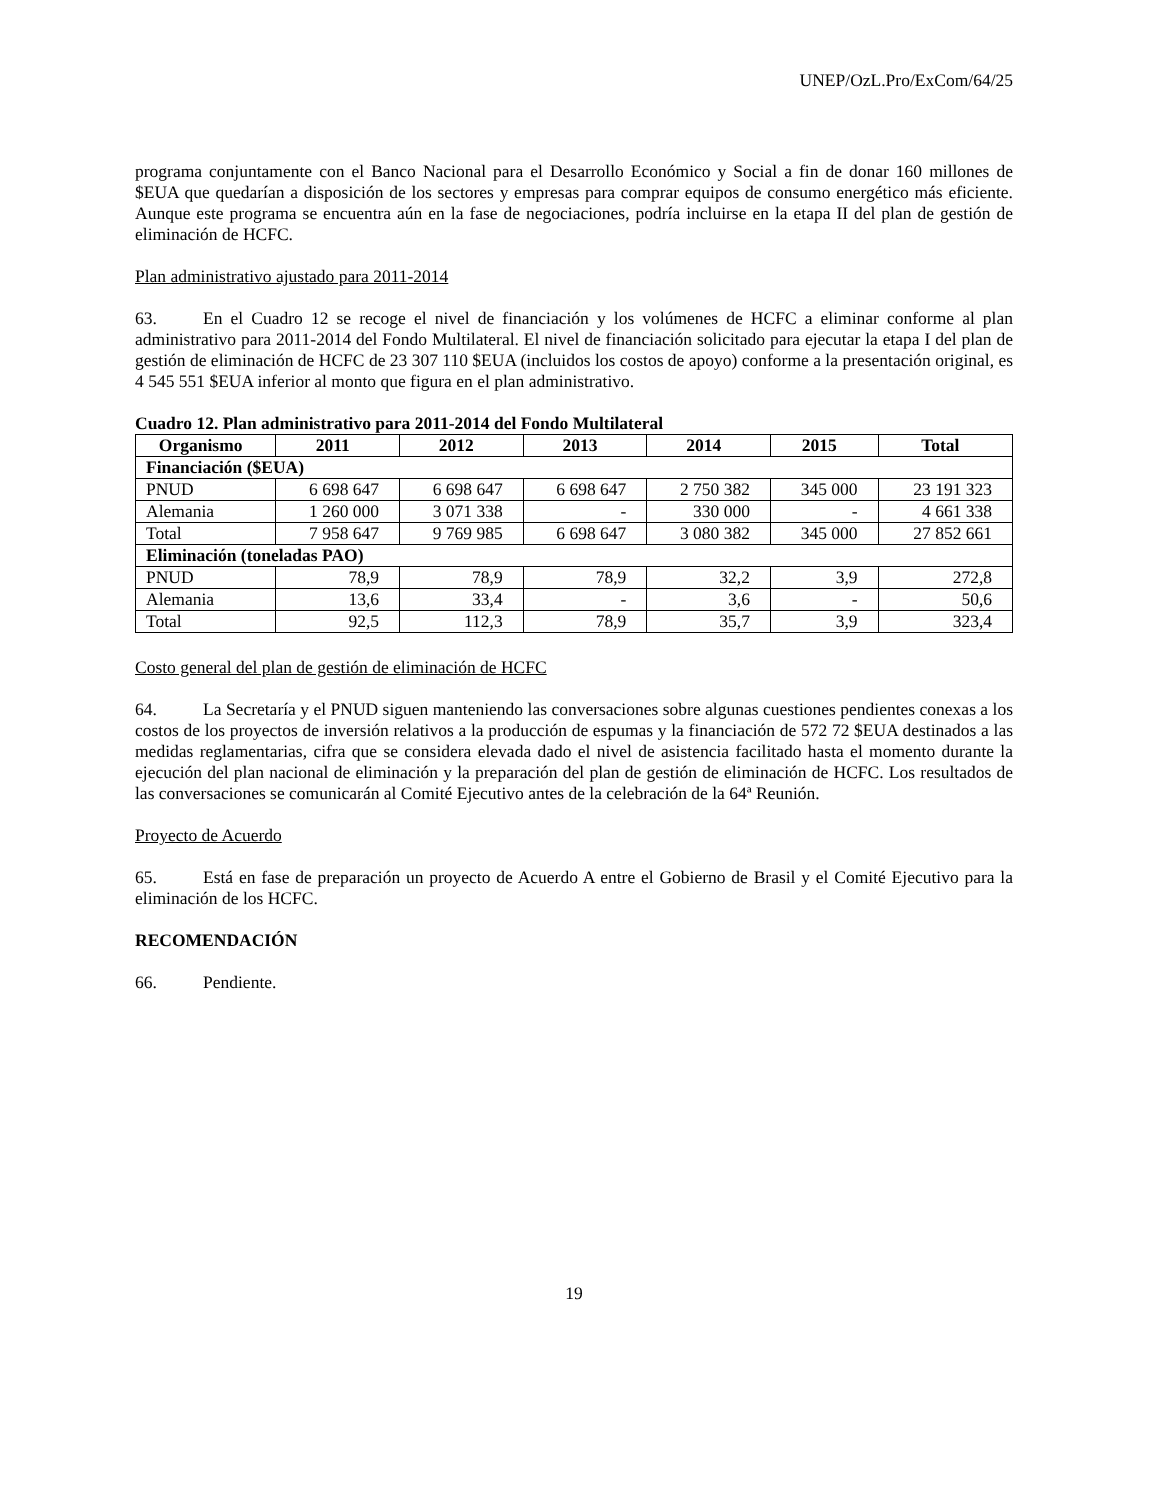UNEP/OzL.Pro/ExCom/64/25
programa conjuntamente con el Banco Nacional para el Desarrollo Económico y Social a fin de donar 160 millones de $EUA que quedarían a disposición de los sectores y empresas para comprar equipos de consumo energético más eficiente. Aunque este programa se encuentra aún en la fase de negociaciones, podría incluirse en la etapa II del plan de gestión de eliminación de HCFC.
Plan administrativo ajustado para 2011-2014
63. En el Cuadro 12 se recoge el nivel de financiación y los volúmenes de HCFC a eliminar conforme al plan administrativo para 2011-2014 del Fondo Multilateral. El nivel de financiación solicitado para ejecutar la etapa I del plan de gestión de eliminación de HCFC de 23 307 110 $EUA (incluidos los costos de apoyo) conforme a la presentación original, es 4 545 551 $EUA inferior al monto que figura en el plan administrativo.
Cuadro 12. Plan administrativo para 2011-2014 del Fondo Multilateral
| Organismo | 2011 | 2012 | 2013 | 2014 | 2015 | Total |
| --- | --- | --- | --- | --- | --- | --- |
| Financiación ($EUA) | | | | | | |
| PNUD | 6 698 647 | 6 698 647 | 6 698 647 | 2 750 382 | 345 000 | 23 191 323 |
| Alemania | 1 260 000 | 3 071 338 | - | 330 000 | - | 4 661 338 |
| Total | 7 958 647 | 9 769 985 | 6 698 647 | 3 080 382 | 345 000 | 27 852 661 |
| Eliminación (toneladas PAO) | | | | | | |
| PNUD | 78,9 | 78,9 | 78,9 | 32,2 | 3,9 | 272,8 |
| Alemania | 13,6 | 33,4 | - | 3,6 | - | 50,6 |
| Total | 92,5 | 112,3 | 78,9 | 35,7 | 3,9 | 323,4 |
Costo general del plan de gestión de eliminación de HCFC
64. La Secretaría y el PNUD siguen manteniendo las conversaciones sobre algunas cuestiones pendientes conexas a los costos de los proyectos de inversión relativos a la producción de espumas y la financiación de 572 72 $EUA destinados a las medidas reglamentarias, cifra que se considera elevada dado el nivel de asistencia facilitado hasta el momento durante la ejecución del plan nacional de eliminación y la preparación del plan de gestión de eliminación de HCFC. Los resultados de las conversaciones se comunicarán al Comité Ejecutivo antes de la celebración de la 64ª Reunión.
Proyecto de Acuerdo
65. Está en fase de preparación un proyecto de Acuerdo A entre el Gobierno de Brasil y el Comité Ejecutivo para la eliminación de los HCFC.
RECOMENDACIÓN
66. Pendiente.
19